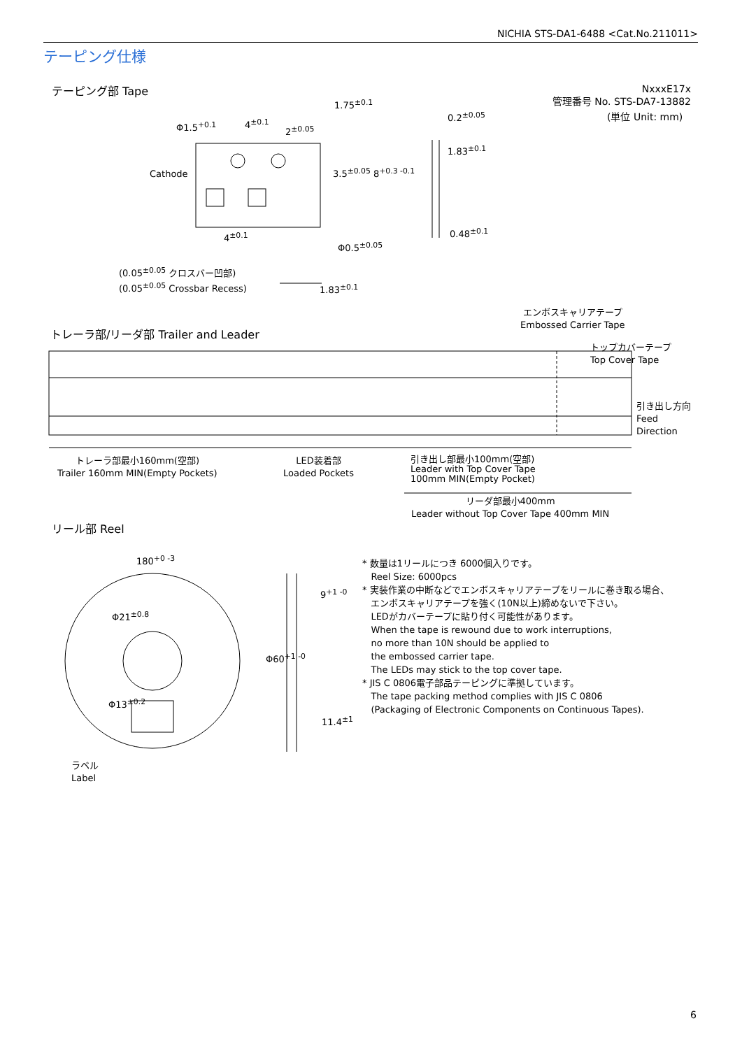NICHIA STS-DA1-6488 <Cat.No.211011>
テーピング仕様
テーピング部 Tape
NxxxE17x
管理番号 No. STS-DA7-13882
(単位 Unit: mm)
Φ1.5<sup>+0.1</sup> 4<sup>±0.1</sup>
2<sup>±0.05</sup>
1.75<sup>±0.1</sup>
0.2<sup>±0.05</sup>
1.83<sup>±0.1</sup>
Cathode 3.5<sup>±0.05</sup> 8<sup>+0.3 -0.1</sup>
0.48<sup>±0.1</sup>
4<sup>±0.1</sup>
Φ0.5<sup>±0.05</sup>
(0.05<sup>±0.05</sup> クロスバー凹部)
(0.05<sup>±0.05</sup> Crossbar Recess)
1.83<sup>±0.1</sup>
エンボスキャリアテープ
Embossed Carrier Tape
トレーラ部/リーダ部 Trailer and Leader
トップカバーテープ
Top Cover Tape
引き出し方向
Feed
Direction
トレーラ部最小160mm(空部)
Trailer 160mm MIN(Empty Pockets)
LED装着部
Loaded Pockets
引き出し部最小100mm(空部)
Leader with Top Cover Tape
100mm MIN(Empty Pocket)
リーダ部最小400mm
Leader without Top Cover Tape 400mm MIN
リール部 Reel
180<sup>+0 -3</sup>
9<sup>+1 -0</sup>
Φ60<sup>+1 -0</sup>
Φ21<sup>±0.8</sup>
Φ13<sup>±0.2</sup>
11.4<sup>±1</sup>
ラベル
Label
* 数量は1リールにつき 6000個入りです。
Reel Size: 6000pcs
* 実装作業の中断などでエンボスキャリアテープをリールに巻き取る場合、
エンボスキャリアテープを強く(10N以上)締めないで下さい。
LEDがカバーテープに貼り付く可能性があります。
When the tape is rewound due to work interruptions,
no more than 10N should be applied to
the embossed carrier tape.
The LEDs may stick to the top cover tape.
* JIS C 0806電子部品テーピングに準拠しています。
The tape packing method complies with JIS C 0806
(Packaging of Electronic Components on Continuous Tapes).
6